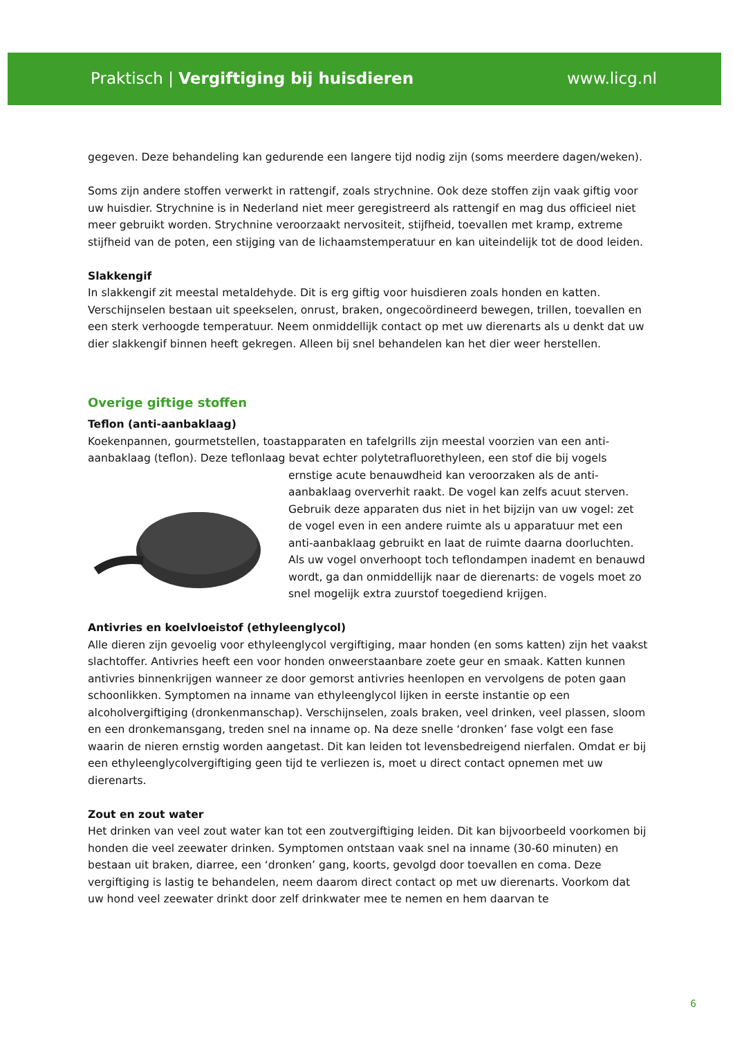Praktisch | Vergiftiging bij huisdieren www.licg.nl
gegeven. Deze behandeling kan gedurende een langere tijd nodig zijn (soms meerdere dagen/weken).
Soms zijn andere stoffen verwerkt in rattengif, zoals strychnine. Ook deze stoffen zijn vaak giftig voor uw huisdier. Strychnine is in Nederland niet meer geregistreerd als rattengif en mag dus officieel niet meer gebruikt worden. Strychnine veroorzaakt nervositeit, stijfheid, toevallen met kramp, extreme stijfheid van de poten, een stijging van de lichaamstemperatuur en kan uiteindelijk tot de dood leiden.
Slakkengif
In slakkengif zit meestal metaldehyde. Dit is erg giftig voor huisdieren zoals honden en katten. Verschijnselen bestaan uit speekselen, onrust, braken, ongecoördineerd bewegen, trillen, toevallen en een sterk verhoogde temperatuur. Neem onmiddellijk contact op met uw dierenarts als u denkt dat uw dier slakkengif binnen heeft gekregen. Alleen bij snel behandelen kan het dier weer herstellen.
Overige giftige stoffen
Teflon (anti-aanbaklaag)
Koekenpannen, gourmetstellen, toastapparaten en tafelgrills zijn meestal voorzien van een anti-aanbaklaag (teflon). Deze teflonlaag bevat echter polytetrafluorethyleen, een stof die bij vogels ernstige acute benauwdheid kan veroorzaken als de anti-aanbaklaag oververhit raakt. De vogel kan zelfs acuut sterven. Gebruik deze apparaten dus niet in het bijzijn van uw vogel: zet de vogel even in een andere ruimte als u apparatuur met een anti-aanbaklaag gebruikt en laat de ruimte daarna doorluchten. Als uw vogel onverhoopt toch teflondampen inademt en benauwd wordt, ga dan onmiddellijk naar de dierenarts: de vogels moet zo snel mogelijk extra zuurstof toegediend krijgen.
Antivries en koelvloeistof (ethyleenglycol)
Alle dieren zijn gevoelig voor ethyleenglycol vergiftiging, maar honden (en soms katten) zijn het vaakst slachtoffer. Antivries heeft een voor honden onweerstaanbare zoete geur en smaak. Katten kunnen antivries binnenkrijgen wanneer ze door gemorst antivries heenlopen en vervolgens de poten gaan schoonlikken. Symptomen na inname van ethyleenglycol lijken in eerste instantie op een alcoholvergiftiging (dronkenmanschap). Verschijnselen, zoals braken, veel drinken, veel plassen, sloom en een dronkemansgang, treden snel na inname op. Na deze snelle ‘dronken’ fase volgt een fase waarin de nieren ernstig worden aangetast. Dit kan leiden tot levensbedreigend nierfalen. Omdat er bij een ethyleenglycolvergiftiging geen tijd te verliezen is, moet u direct contact opnemen met uw dierenarts.
Zout en zout water
Het drinken van veel zout water kan tot een zoutvergiftiging leiden. Dit kan bijvoorbeeld voorkomen bij honden die veel zeewater drinken. Symptomen ontstaan vaak snel na inname (30-60 minuten) en bestaan uit braken, diarree, een ‘dronken’ gang, koorts, gevolgd door toevallen en coma. Deze vergiftiging is lastig te behandelen, neem daarom direct contact op met uw dierenarts. Voorkom dat uw hond veel zeewater drinkt door zelf drinkwater mee te nemen en hem daarvan te
6